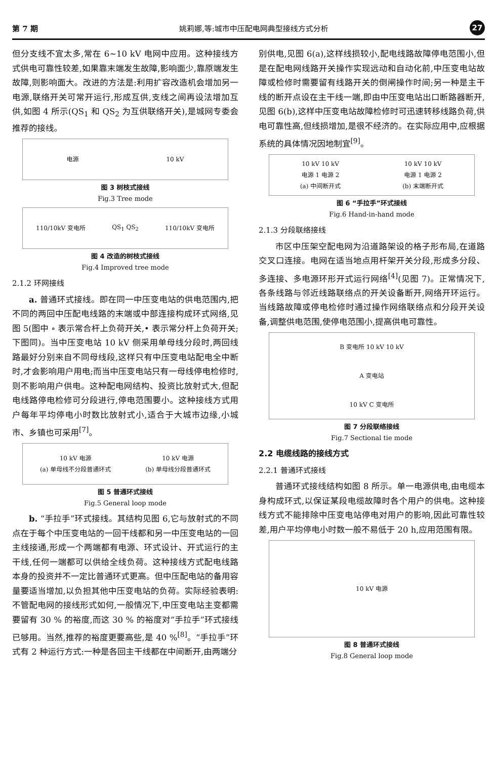第 7 期 姚莉娜,等:城市中压配电网典型接线方式分析 27
但分支线不宜太多,常在 6~10 kV 电网中应用。这种接线方式供电可靠性较差,如果靠末端发生故障,影响面少,靠原端发生故障,则影响面大。改进的方法是:利用扩容改造机会增加另一电源,联络开关可常开运行,形成互供,支线之间再设法增加互供,如图 4 所示(QS<sub>1</sub> 和 QS<sub>2</sub> 为互供联络开关),是城网专委会推荐的接线。
电源 10 kV
图 3 树枝式接线
Fig.3 Tree mode
110/10kV 变电所 QS<sub>1</sub> QS<sub>2</sub> 110/10kV 变电所
图 4 改造的树枝式接线
Fig.4 Improved tree mode
2.1.2 环网接线
a. 普通环式接线。即在同一中压变电站的供电范围内,把不同的两回中压配电线路的末端或中部连接构成环式网络,见图 5(图中 ∘ 表示常合杆上负荷开关,• 表示常分杆上负荷开关;下图同)。当中压变电站 10 kV 侧采用单母线分段时,两回线路最好分别来自不同母线段,这样只有中压变电站配电全中断时,才会影响用户用电;而当中压变电站只有一母线停电检修时,则不影响用户供电。这种配电网结构、投资比放射式大,但配电线路停电检修可分段进行,停电范围要小。这种接线方式用户每年平均停电小时数比放射式小,适合于大城市边缘,小城市、乡镇也可采用<sup>[7]</sup>。
10 kV 电源
(a) 单母线不分段普通环式 10 kV 电源
(b) 单母线分段普通环式
图 5 普通环式接线
Fig.5 General loop mode
b. “手拉手”环式接线。其结构见图 6,它与放射式的不同点在于每个中压变电站的一回干线都和另一中压变电站的一回主线接通,形成一个两端都有电源、环式设计、开式运行的主干线,任何一端都可以供给全线负荷。这种接线方式配电线路本身的投资并不一定比普通环式更高。但中压配电站的备用容量要适当增加,以负担其他中压变电站的负荷。实际经验表明:不管配电网的接线形式如何,一般情况下,中压变电站主变都需要留有 30 % 的裕度,而这 30 % 的裕度对“手拉手”环式接线已够用。当然,推荐的裕度更要高些,是 40 %<sup>[8]</sup>。“手拉手”环式有 2 种运行方式:一种是各回主干线都在中间断开,由两端分
别供电,见图 6(a),这样线损较小,配电线路故障停电范围小,但是在配电网线路开关操作实现远动和自动化前,中压变电站故障或检修时需要留有线路开关的倒闸操作时间;另一种是主干线的断开点设在主干线一端,即由中压变电站出口断路器断开,见图 6(b),这样中压变电站故障检修时可迅速转移线路负荷,供电可靠性高,但线损增加,是很不经济的。在实际应用中,应根据系统的具体情况因地制宜<sup>[9]</sup>。
10 kV 10 kV
电源 1 电源 2
(a) 中间断开式 10 kV 10 kV
电源 1 电源 2
(b) 末端断开式
图 6 “手拉手”环式接线
Fig.6 Hand-in-hand mode
2.1.3 分段联络接线
市区中压架空配电网为沿道路架设的格子形布局,在道路交叉口连接。电网在适当地点用杆架开关分段,形成多分段、多连接、多电源环形开式运行网络<sup>[4]</sup>(见图 7)。正常情况下,各条线路与邻近线路联络点的开关设备断开,网络开环运行。当线路故障或停电检修时通过操作网络联络点和分段开关设备,调整供电范围,使停电范围小,提高供电可靠性。
B 变电所 10 kV 10 kV
A 变电站
10 kV C 变电所
图 7 分段联络接线
Fig.7 Sectional tie mode
2.2 电缆线路的接线方式
2.2.1 普通环式接线
普通环式接线结构如图 8 所示。单一电源供电,由电缆本身构成环式,以保证某段电缆故障时各个用户的供电。这种接线方式不能排除中压变电站停电对用户的影响,因此可靠性较差,用户平均停电小时数一般不易低于 20 h,应用范围有限。
10 kV 电源
图 8 普通环式接线
Fig.8 General loop mode